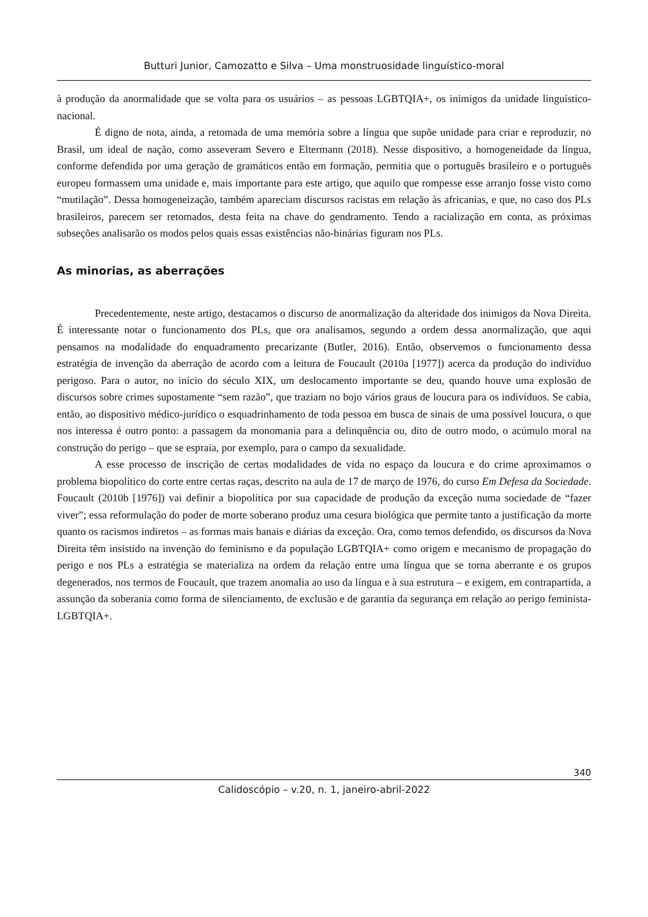Butturi Junior, Camozatto e Silva – Uma monstruosidade linguístico-moral
à produção da anormalidade que se volta para os usuários – as pessoas LGBTQIA+, os inimigos da unidade linguístico-nacional.
É digno de nota, ainda, a retomada de uma memória sobre a língua que supõe unidade para criar e reproduzir, no Brasil, um ideal de nação, como asseveram Severo e Eltermann (2018). Nesse dispositivo, a homogeneidade da língua, conforme defendida por uma geração de gramáticos então em formação, permitia que o português brasileiro e o português europeu formassem uma unidade e, mais importante para este artigo, que aquilo que rompesse esse arranjo fosse visto como “mutilação”. Dessa homogeneização, também apareciam discursos racistas em relação às africanias, e que, no caso dos PLs brasileiros, parecem ser retomados, desta feita na chave do gendramento. Tendo a racialização em conta, as próximas subseções analisarão os modos pelos quais essas existências não-binárias figuram nos PLs.
As minorias, as aberrações
Precedentemente, neste artigo, destacamos o discurso de anormalização da alteridade dos inimigos da Nova Direita. É interessante notar o funcionamento dos PLs, que ora analisamos, segundo a ordem dessa anormalização, que aqui pensamos na modalidade do enquadramento precarizante (Butler, 2016). Então, observemos o funcionamento dessa estratégia de invenção da aberração de acordo com a leitura de Foucault (2010a [1977]) acerca da produção do indivíduo perigoso. Para o autor, no início do século XIX, um deslocamento importante se deu, quando houve uma explosão de discursos sobre crimes supostamente “sem razão”, que traziam no bojo vários graus de loucura para os indivíduos. Se cabia, então, ao dispositivo médico-jurídico o esquadrinhamento de toda pessoa em busca de sinais de uma possível loucura, o que nos interessa é outro ponto: a passagem da monomania para a delinquência ou, dito de outro modo, o acúmulo moral na construção do perigo – que se espraia, por exemplo, para o campo da sexualidade.
A esse processo de inscrição de certas modalidades de vida no espaço da loucura e do crime aproximamos o problema biopolítico do corte entre certas raças, descrito na aula de 17 de março de 1976, do curso Em Defesa da Sociedade. Foucault (2010b [1976]) vai definir a biopolítica por sua capacidade de produção da exceção numa sociedade de “fazer viver”; essa reformulação do poder de morte soberano produz uma cesura biológica que permite tanto a justificação da morte quanto os racismos indiretos – as formas mais banais e diárias da exceção. Ora, como temos defendido, os discursos da Nova Direita têm insistido na invenção do feminismo e da população LGBTQIA+ como origem e mecanismo de propagação do perigo e nos PLs a estratégia se materializa na ordem da relação entre uma língua que se torna aberrante e os grupos degenerados, nos termos de Foucault, que trazem anomalia ao uso da língua e à sua estrutura – e exigem, em contrapartida, a assunção da soberania como forma de silenciamento, de exclusão e de garantia da segurança em relação ao perigo feminista-LGBTQIA+.
340
Calidoscópio – v.20, n. 1, janeiro-abril-2022